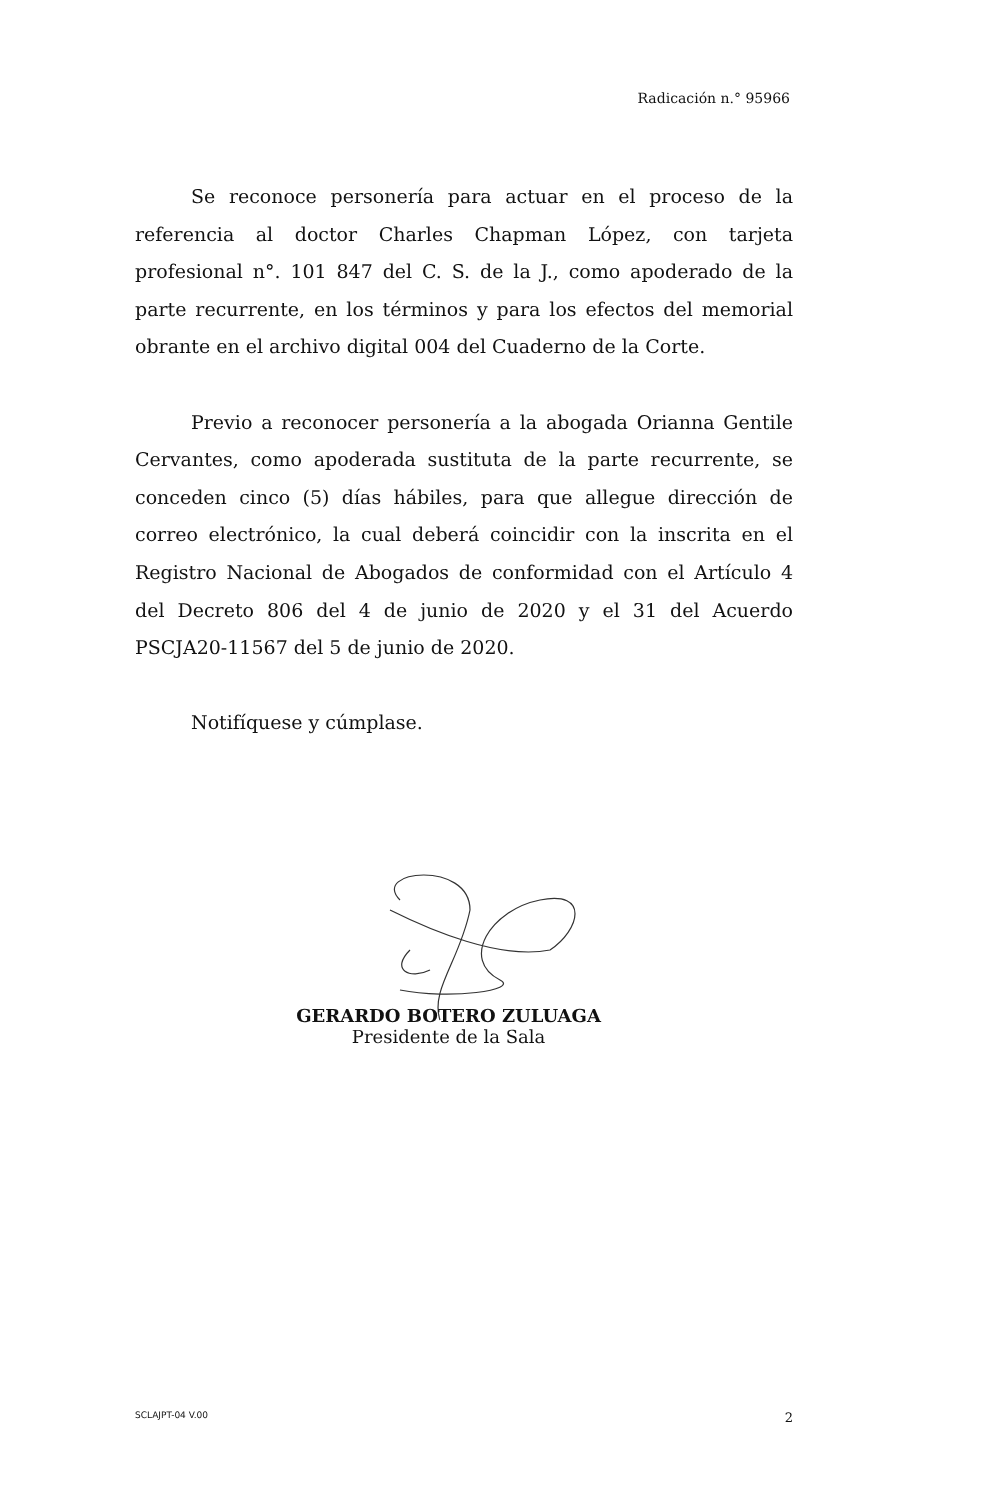Radicación n.° 95966
Se reconoce personería para actuar en el proceso de la referencia al doctor Charles Chapman López, con tarjeta profesional n°. 101 847 del C. S. de la J., como apoderado de la parte recurrente, en los términos y para los efectos del memorial obrante en el archivo digital 004 del Cuaderno de la Corte.
Previo a reconocer personería a la abogada Orianna Gentile Cervantes, como apoderada sustituta de la parte recurrente, se conceden cinco (5) días hábiles, para que allegue dirección de correo electrónico, la cual deberá coincidir con la inscrita en el Registro Nacional de Abogados de conformidad con el Artículo 4 del Decreto 806 del 4 de junio de 2020 y el 31 del Acuerdo PSCJA20-11567 del 5 de junio de 2020.
Notifíquese y cúmplase.
GERARDO BOTERO ZULUAGA
Presidente de la Sala
SCLAJPT-04 V.00 2